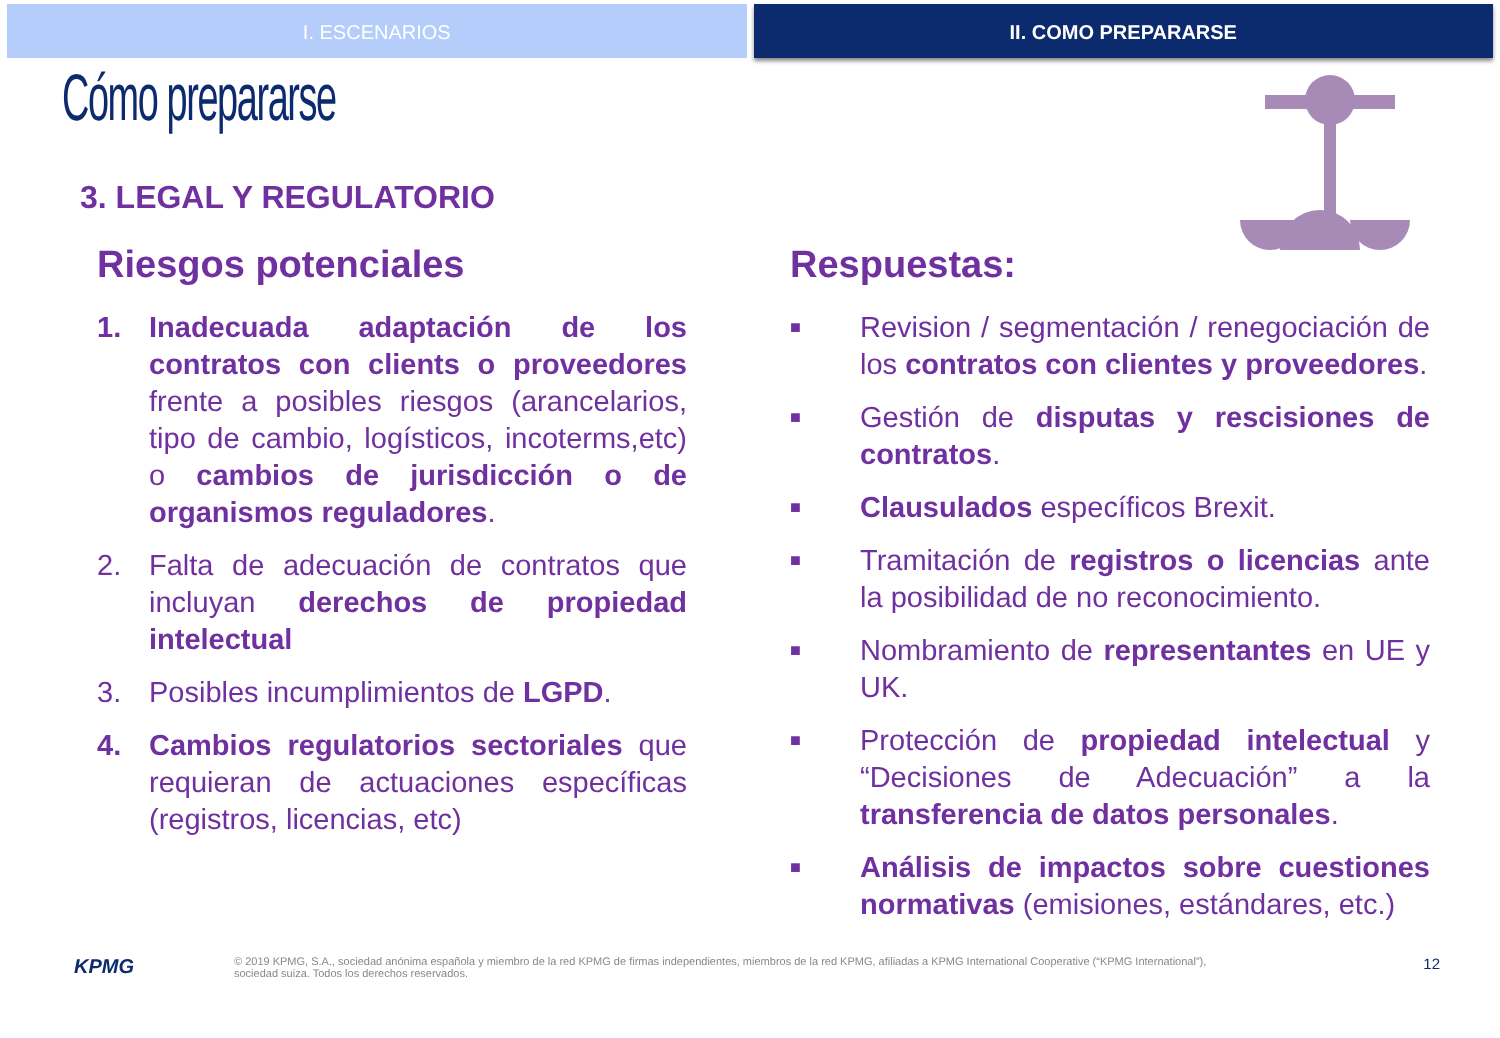I. ESCENARIOS II. COMO PREPARARSE
Cómo prepararse
3. LEGAL Y REGULATORIO
Riesgos potenciales
1. Inadecuada adaptación de los contratos con clients o proveedores frente a posibles riesgos (arancelarios, tipo de cambio, logísticos, incoterms,etc) o cambios de jurisdicción o de organismos reguladores.
2. Falta de adecuación de contratos que incluyan derechos de propiedad intelectual
3. Posibles incumplimientos de LGPD.
4. Cambios regulatorios sectoriales que requieran de actuaciones específicas (registros, licencias, etc)
Respuestas:
■ Revision / segmentación / renegociación de los contratos con clientes y proveedores.
■ Gestión de disputas y rescisiones de contratos.
■ Clausulados específicos Brexit.
■ Tramitación de registros o licencias ante la posibilidad de no reconocimiento.
■ Nombramiento de representantes en UE y UK.
■ Protección de propiedad intelectual y “Decisiones de Adecuación” a la transferencia de datos personales.
■ Análisis de impactos sobre cuestiones normativas (emisiones, estándares, etc.)
KPMG © 2019 KPMG, S.A., sociedad anónima española y miembro de la red KPMG de firmas independientes, miembros de la red KPMG, afiliadas a KPMG International Cooperative (“KPMG International”),
sociedad suiza. Todos los derechos reservados. 12